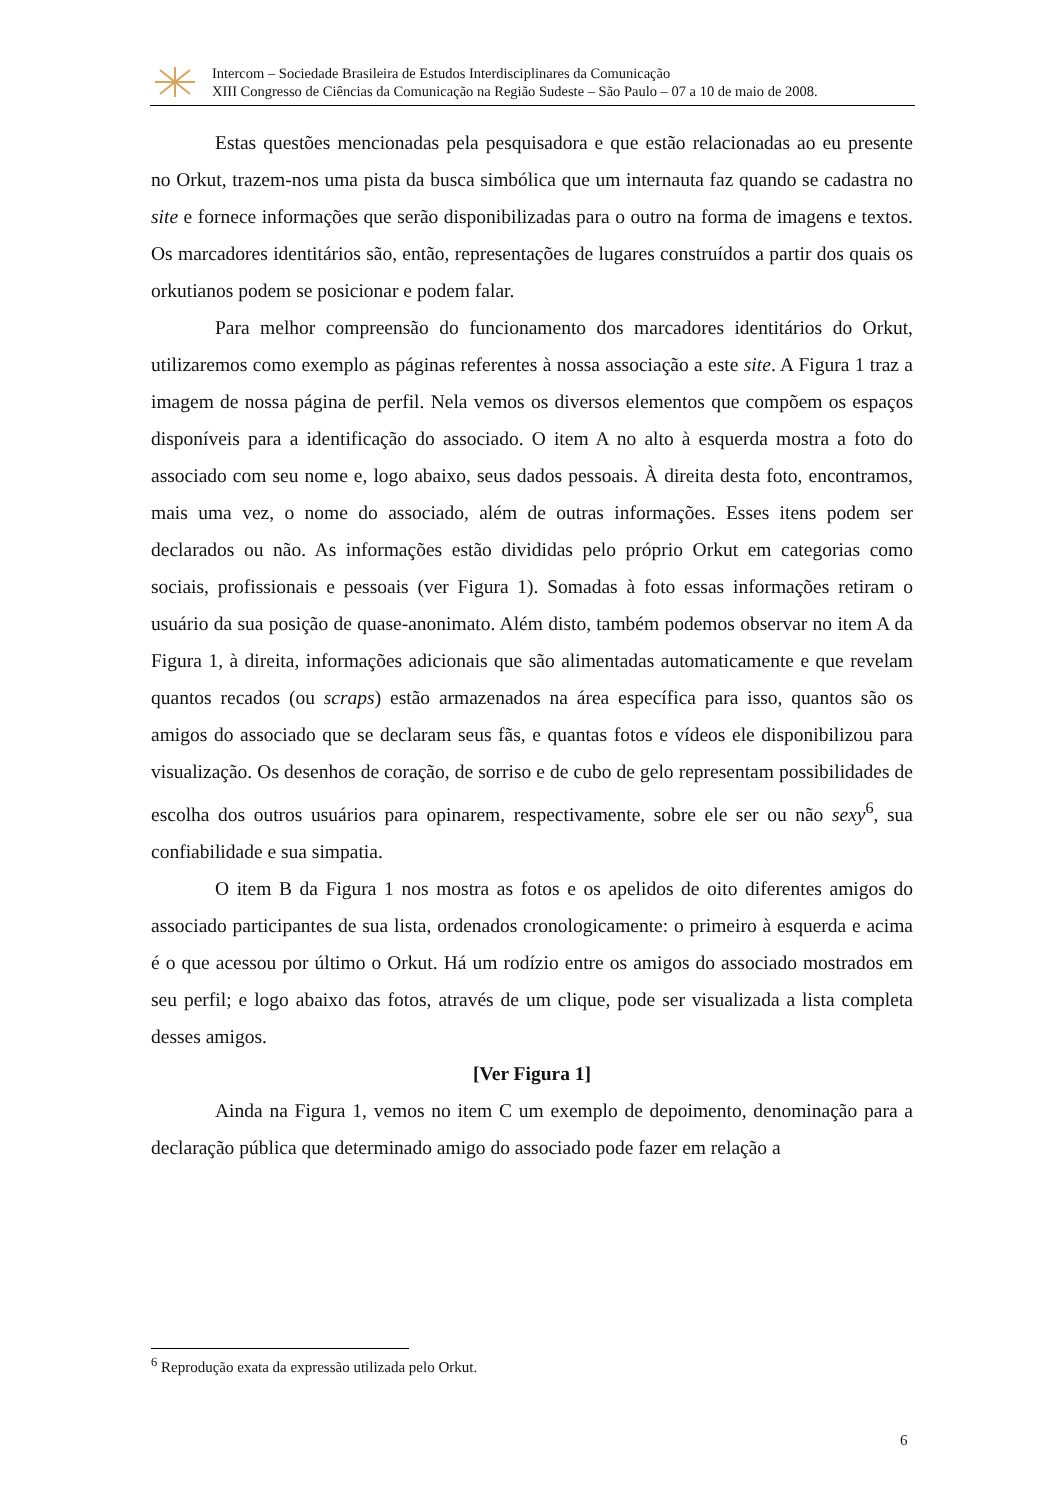Intercom – Sociedade Brasileira de Estudos Interdisciplinares da Comunicação
XIII Congresso de Ciências da Comunicação na Região Sudeste – São Paulo – 07 a 10 de maio de 2008.
Estas questões mencionadas pela pesquisadora e que estão relacionadas ao eu presente no Orkut, trazem-nos uma pista da busca simbólica que um internauta faz quando se cadastra no site e fornece informações que serão disponibilizadas para o outro na forma de imagens e textos. Os marcadores identitários são, então, representações de lugares construídos a partir dos quais os orkutianos podem se posicionar e podem falar.
Para melhor compreensão do funcionamento dos marcadores identitários do Orkut, utilizaremos como exemplo as páginas referentes à nossa associação a este site. A Figura 1 traz a imagem de nossa página de perfil. Nela vemos os diversos elementos que compõem os espaços disponíveis para a identificação do associado. O item A no alto à esquerda mostra a foto do associado com seu nome e, logo abaixo, seus dados pessoais. À direita desta foto, encontramos, mais uma vez, o nome do associado, além de outras informações. Esses itens podem ser declarados ou não. As informações estão divididas pelo próprio Orkut em categorias como sociais, profissionais e pessoais (ver Figura 1). Somadas à foto essas informações retiram o usuário da sua posição de quase-anonimato. Além disto, também podemos observar no item A da Figura 1, à direita, informações adicionais que são alimentadas automaticamente e que revelam quantos recados (ou scraps) estão armazenados na área específica para isso, quantos são os amigos do associado que se declaram seus fãs, e quantas fotos e vídeos ele disponibilizou para visualização. Os desenhos de coração, de sorriso e de cubo de gelo representam possibilidades de escolha dos outros usuários para opinarem, respectivamente, sobre ele ser ou não sexy<sup>6</sup>, sua confiabilidade e sua simpatia.
O item B da Figura 1 nos mostra as fotos e os apelidos de oito diferentes amigos do associado participantes de sua lista, ordenados cronologicamente: o primeiro à esquerda e acima é o que acessou por último o Orkut. Há um rodízio entre os amigos do associado mostrados em seu perfil; e logo abaixo das fotos, através de um clique, pode ser visualizada a lista completa desses amigos.
[Ver Figura 1]
Ainda na Figura 1, vemos no item C um exemplo de depoimento, denominação para a declaração pública que determinado amigo do associado pode fazer em relação a
<sup>6</sup> Reprodução exata da expressão utilizada pelo Orkut.
6